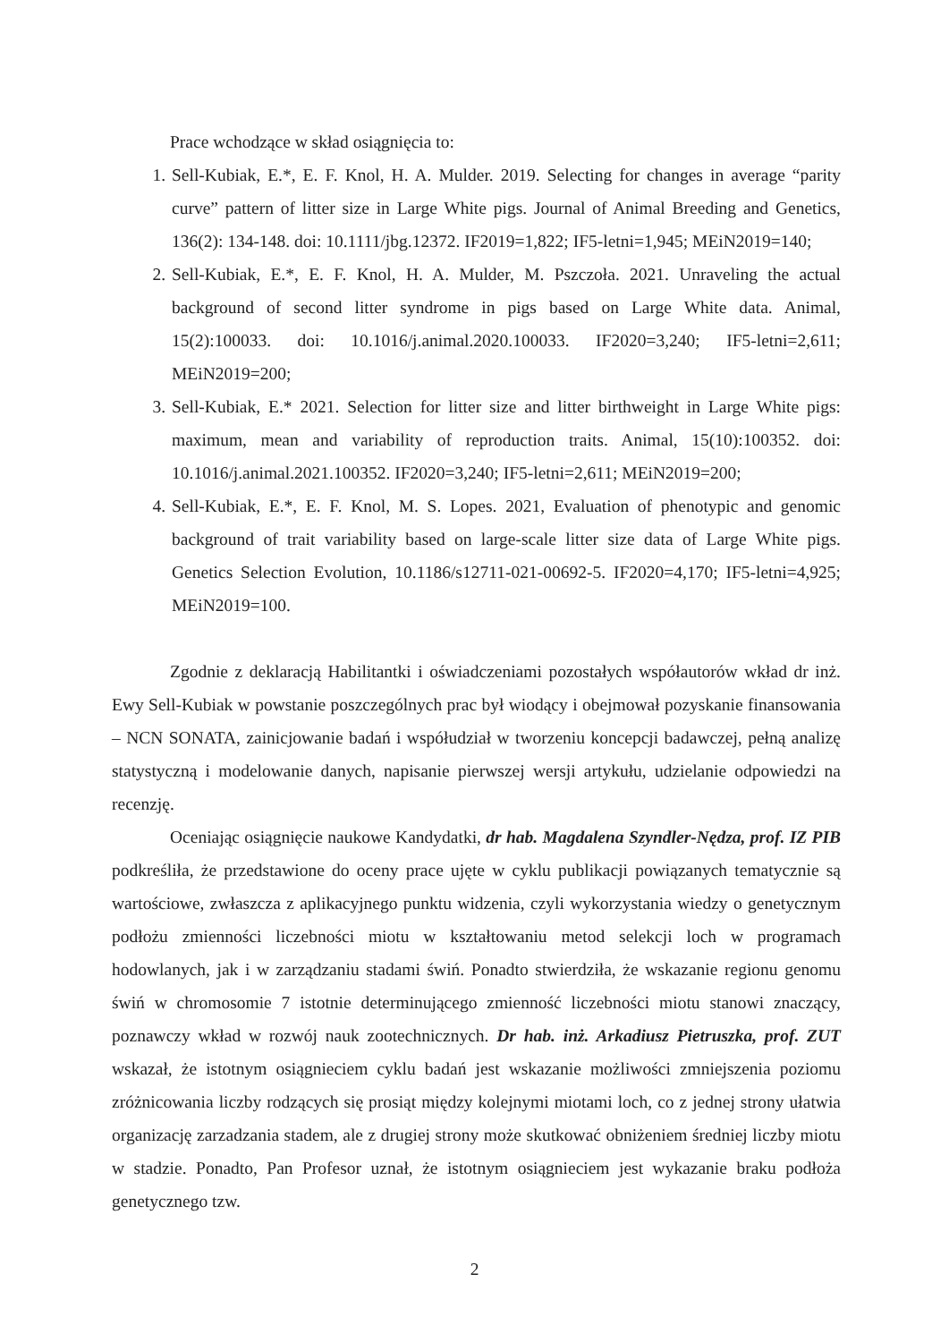Prace wchodzące w skład osiągnięcia to:
1. Sell-Kubiak, E.*, E. F. Knol, H. A. Mulder. 2019. Selecting for changes in average “parity curve” pattern of litter size in Large White pigs. Journal of Animal Breeding and Genetics, 136(2): 134-148. doi: 10.1111/jbg.12372. IF2019=1,822; IF5-letni=1,945; MEiN2019=140;
2. Sell-Kubiak, E.*, E. F. Knol, H. A. Mulder, M. Pszczoła. 2021. Unraveling the actual background of second litter syndrome in pigs based on Large White data. Animal, 15(2):100033. doi: 10.1016/j.animal.2020.100033. IF2020=3,240; IF5-letni=2,611; MEiN2019=200;
3. Sell-Kubiak, E.* 2021. Selection for litter size and litter birthweight in Large White pigs: maximum, mean and variability of reproduction traits. Animal, 15(10):100352. doi: 10.1016/j.animal.2021.100352. IF2020=3,240; IF5-letni=2,611; MEiN2019=200;
4. Sell-Kubiak, E.*, E. F. Knol, M. S. Lopes. 2021, Evaluation of phenotypic and genomic background of trait variability based on large-scale litter size data of Large White pigs. Genetics Selection Evolution, 10.1186/s12711-021-00692-5. IF2020=4,170; IF5-letni=4,925; MEiN2019=100.
Zgodnie z deklaracją Habilitantki i oświadczeniami pozostałych współautorów wkład dr inż. Ewy Sell-Kubiak w powstanie poszczególnych prac był wiodący i obejmował pozyskanie finansowania – NCN SONATA, zainicjowanie badań i współudział w tworzeniu koncepcji badawczej, pełną analizę statystyczną i modelowanie danych, napisanie pierwszej wersji artykułu, udzielanie odpowiedzi na recenzję.
Oceniając osiągnięcie naukowe Kandydatki, dr hab. Magdalena Szyndler-Nędza, prof. IZ PIB podkreśliła, że przedstawione do oceny prace ujęte w cyklu publikacji powiązanych tematycznie są wartościowe, zwłaszcza z aplikacyjnego punktu widzenia, czyli wykorzystania wiedzy o genetycznym podłożu zmienności liczebności miotu w kształtowaniu metod selekcji loch w programach hodowlanych, jak i w zarządzaniu stadami świń. Ponadto stwierdziła, że wskazanie regionu genomu świń w chromosomie 7 istotnie determinującego zmienność liczebności miotu stanowi znaczący, poznawczy wkład w rozwój nauk zootechnicznych. Dr hab. inż. Arkadiusz Pietruszka, prof. ZUT wskazał, że istotnym osiągnieciem cyklu badań jest wskazanie możliwości zmniejszenia poziomu zróżnicowania liczby rodzących się prosiąt między kolejnymi miotami loch, co z jednej strony ułatwia organizację zarzadzania stadem, ale z drugiej strony może skutkować obniżeniem średniej liczby miotu w stadzie. Ponadto, Pan Profesor uznał, że istotnym osiągnieciem jest wykazanie braku podłoża genetycznego tzw.
2